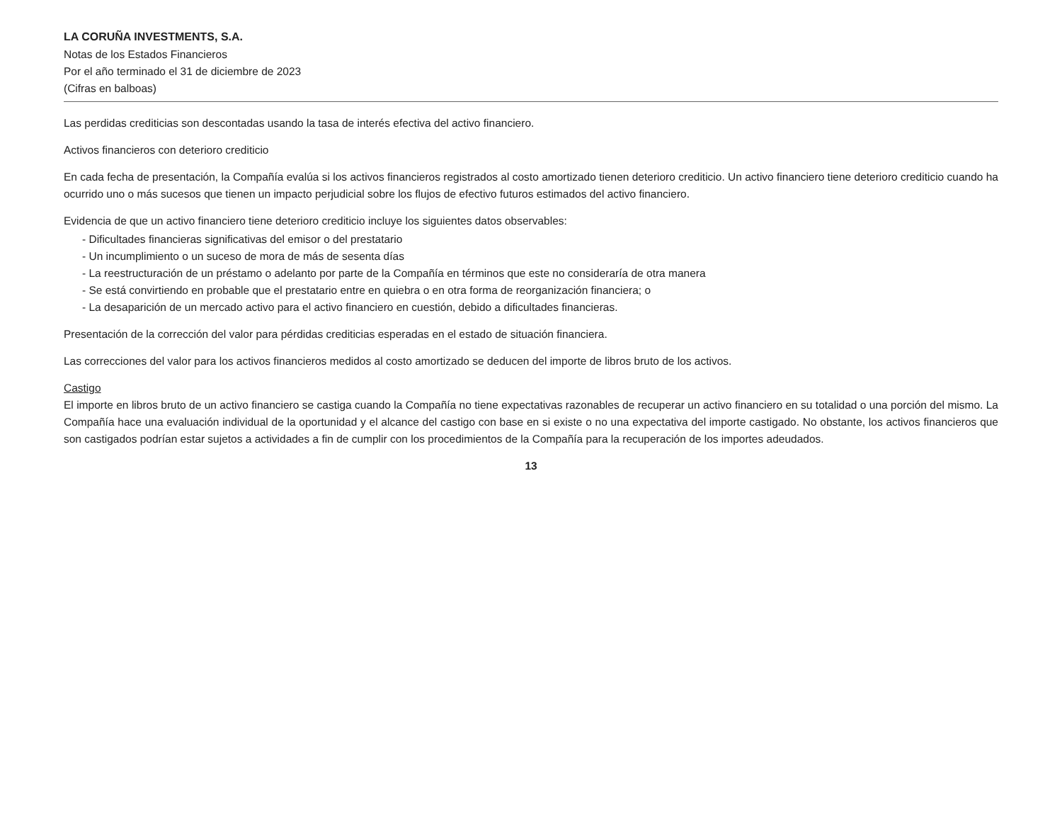LA CORUÑA INVESTMENTS, S.A.
Notas de los Estados Financieros
Por el año terminado el 31 de diciembre de 2023
(Cifras en balboas)
Las perdidas crediticias son descontadas usando la tasa de interés efectiva del activo financiero.
Activos financieros con deterioro crediticio
En cada fecha de presentación, la Compañía evalúa si los activos financieros registrados al costo amortizado tienen deterioro crediticio. Un activo financiero tiene deterioro crediticio cuando ha ocurrido uno o más sucesos que tienen un impacto perjudicial sobre los flujos de efectivo futuros estimados del activo financiero.
Evidencia de que un activo financiero tiene deterioro crediticio incluye los siguientes datos observables:
- Dificultades financieras significativas del emisor o del prestatario
- Un incumplimiento o un suceso de mora de más de sesenta días
- La reestructuración de un préstamo o adelanto por parte de la Compañía en términos que este no consideraría de otra manera
- Se está convirtiendo en probable que el prestatario entre en quiebra o en otra forma de reorganización financiera; o
- La desaparición de un mercado activo para el activo financiero en cuestión, debido a dificultades financieras.
Presentación de la corrección del valor para pérdidas crediticias esperadas en el estado de situación financiera.
Las correcciones del valor para los activos financieros medidos al costo amortizado se deducen del importe de libros bruto de los activos.
Castigo
El importe en libros bruto de un activo financiero se castiga cuando la Compañía no tiene expectativas razonables de recuperar un activo financiero en su totalidad o una porción del mismo. La Compañía hace una evaluación individual de la oportunidad y el alcance del castigo con base en si existe o no una expectativa del importe castigado. No obstante, los activos financieros que son castigados podrían estar sujetos a actividades a fin de cumplir con los procedimientos de la Compañía para la recuperación de los importes adeudados.
13